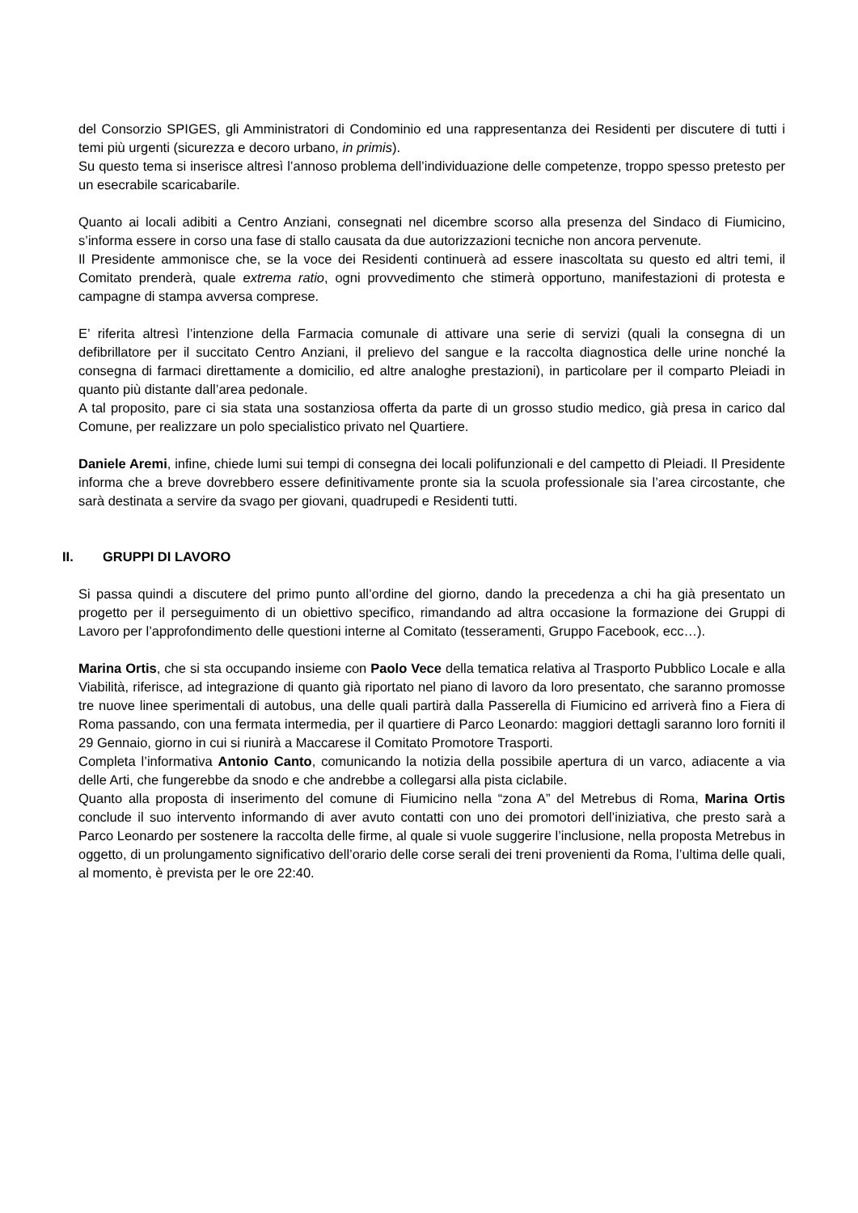del Consorzio SPIGES, gli Amministratori di Condominio ed una rappresentanza dei Residenti per discutere di tutti i temi più urgenti (sicurezza e decoro urbano, in primis).
Su questo tema si inserisce altresì l’annoso problema dell’individuazione delle competenze, troppo spesso pretesto per un esecrabile scaricabarile.
Quanto ai locali adibiti a Centro Anziani, consegnati nel dicembre scorso alla presenza del Sindaco di Fiumicino, s’informa essere in corso una fase di stallo causata da due autorizzazioni tecniche non ancora pervenute.
Il Presidente ammonisce che, se la voce dei Residenti continuerà ad essere inascoltata su questo ed altri temi, il Comitato prenderà, quale extrema ratio, ogni provvedimento che stimerà opportuno, manifestazioni di protesta e campagne di stampa avversa comprese.
E’ riferita altresì l’intenzione della Farmacia comunale di attivare una serie di servizi (quali la consegna di un defibrillatore per il succitato Centro Anziani, il prelievo del sangue e la raccolta diagnostica delle urine nonché la consegna di farmaci direttamente a domicilio, ed altre analoghe prestazioni), in particolare per il comparto Pleiadi in quanto più distante dall’area pedonale.
A tal proposito, pare ci sia stata una sostanziosa offerta da parte di un grosso studio medico, già presa in carico dal Comune, per realizzare un polo specialistico privato nel Quartiere.
Daniele Aremi, infine, chiede lumi sui tempi di consegna dei locali polifunzionali e del campetto di Pleiadi. Il Presidente informa che a breve dovrebbero essere definitivamente pronte sia la scuola professionale sia l’area circostante, che sarà destinata a servire da svago per giovani, quadrupedi e Residenti tutti.
II. GRUPPI DI LAVORO
Si passa quindi a discutere del primo punto all’ordine del giorno, dando la precedenza a chi ha già presentato un progetto per il perseguimento di un obiettivo specifico, rimandando ad altra occasione la formazione dei Gruppi di Lavoro per l’approfondimento delle questioni interne al Comitato (tesseramenti, Gruppo Facebook, ecc…).
Marina Ortis, che si sta occupando insieme con Paolo Vece della tematica relativa al Trasporto Pubblico Locale e alla Viabilità, riferisce, ad integrazione di quanto già riportato nel piano di lavoro da loro presentato, che saranno promosse tre nuove linee sperimentali di autobus, una delle quali partirà dalla Passerella di Fiumicino ed arriverà fino a Fiera di Roma passando, con una fermata intermedia, per il quartiere di Parco Leonardo: maggiori dettagli saranno loro forniti il 29 Gennaio, giorno in cui si riunirà a Maccarese il Comitato Promotore Trasporti.
Completa l’informativa Antonio Canto, comunicando la notizia della possibile apertura di un varco, adiacente a via delle Arti, che fungerebbe da snodo e che andrebbe a collegarsi alla pista ciclabile.
Quanto alla proposta di inserimento del comune di Fiumicino nella “zona A” del Metrebus di Roma, Marina Ortis conclude il suo intervento informando di aver avuto contatti con uno dei promotori dell’iniziativa, che presto sarà a Parco Leonardo per sostenere la raccolta delle firme, al quale si vuole suggerire l’inclusione, nella proposta Metrebus in oggetto, di un prolungamento significativo dell’orario delle corse serali dei treni provenienti da Roma, l’ultima delle quali, al momento, è prevista per le ore 22:40.